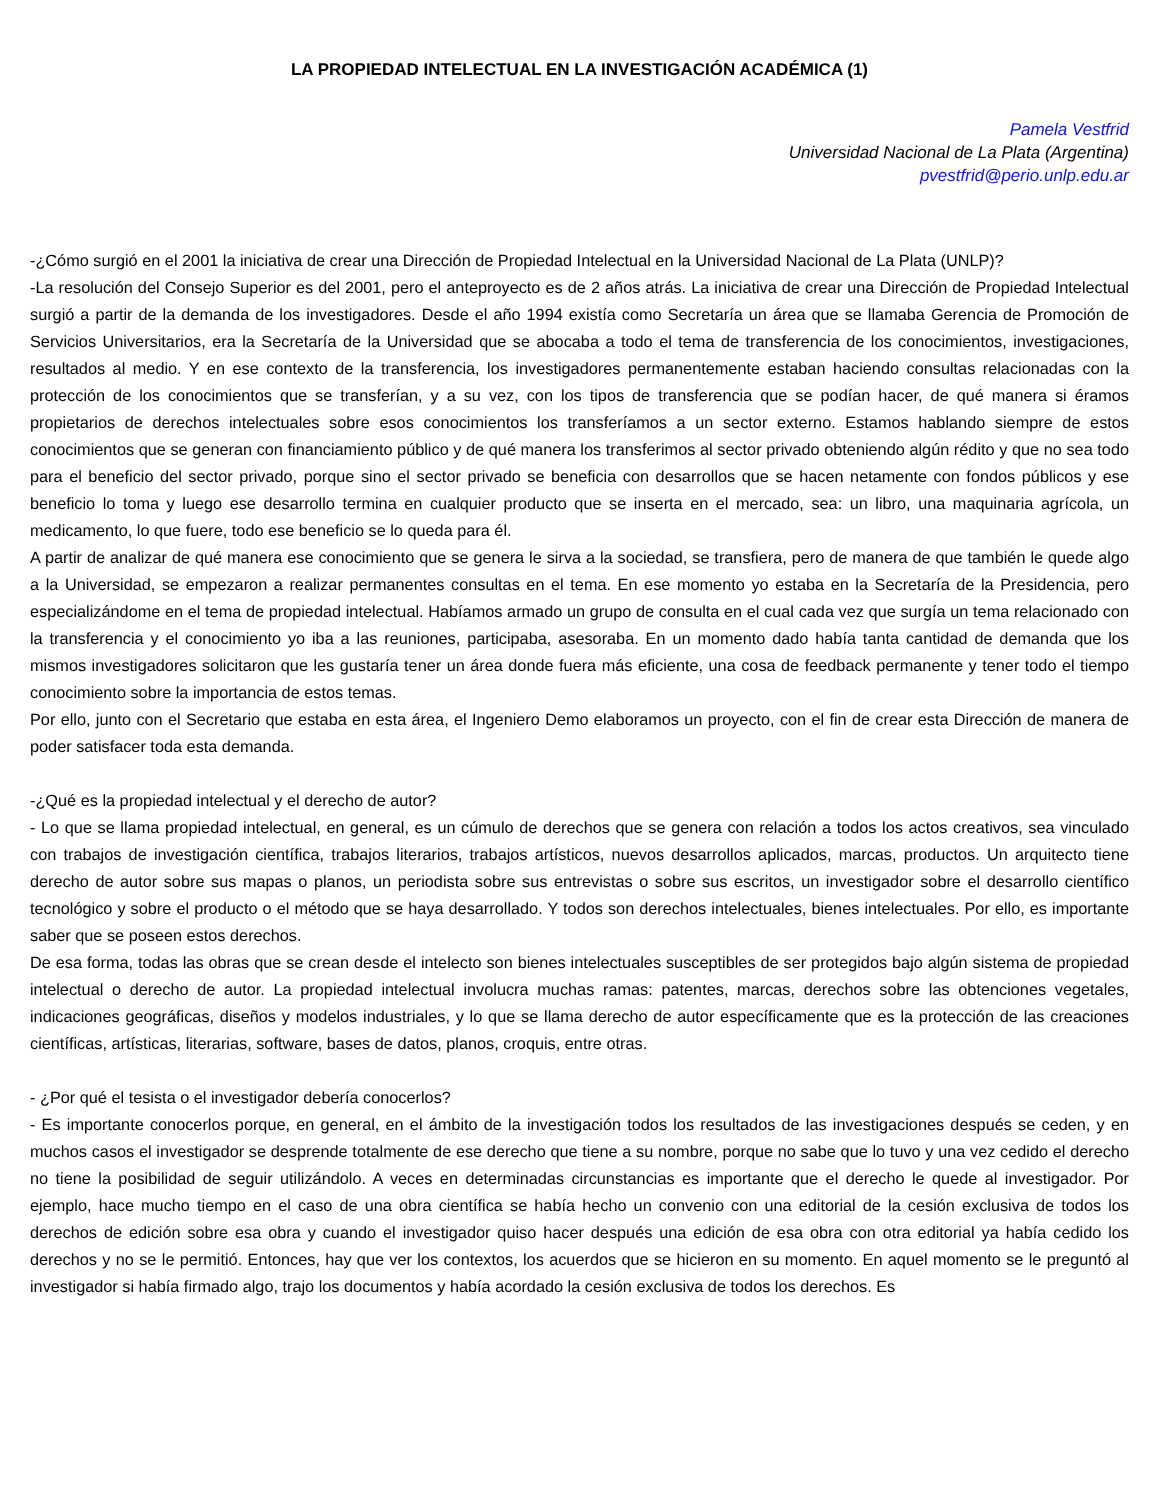LA PROPIEDAD INTELECTUAL EN LA INVESTIGACIÓN ACADÉMICA (1)
Pamela Vestfrid
Universidad Nacional de La Plata (Argentina)
pvestfrid@perio.unlp.edu.ar
-¿Cómo surgió en el 2001 la iniciativa de crear una Dirección de Propiedad Intelectual en la Universidad Nacional de La Plata (UNLP)?
-La resolución del Consejo Superior es del 2001, pero el anteproyecto es de 2 años atrás. La iniciativa de crear una Dirección de Propiedad Intelectual surgió a partir de la demanda de los investigadores. Desde el año 1994 existía como Secretaría un área que se llamaba Gerencia de Promoción de Servicios Universitarios, era la Secretaría de la Universidad que se abocaba a todo el tema de transferencia de los conocimientos, investigaciones, resultados al medio. Y en ese contexto de la transferencia, los investigadores permanentemente estaban haciendo consultas relacionadas con la protección de los conocimientos que se transferían, y a su vez, con los tipos de transferencia que se podían hacer, de qué manera si éramos propietarios de derechos intelectuales sobre esos conocimientos los transferíamos a un sector externo. Estamos hablando siempre de estos conocimientos que se generan con financiamiento público y de qué manera los transferimos al sector privado obteniendo algún rédito y que no sea todo para el beneficio del sector privado, porque sino el sector privado se beneficia con desarrollos que se hacen netamente con fondos públicos y ese beneficio lo toma y luego ese desarrollo termina en cualquier producto que se inserta en el mercado, sea: un libro, una maquinaria agrícola, un medicamento, lo que fuere, todo ese beneficio se lo queda para él.
A partir de analizar de qué manera ese conocimiento que se genera le sirva a la sociedad, se transfiera, pero de manera de que también le quede algo a la Universidad, se empezaron a realizar permanentes consultas en el tema. En ese momento yo estaba en la Secretaría de la Presidencia, pero especializándome en el tema de propiedad intelectual. Habíamos armado un grupo de consulta en el cual cada vez que surgía un tema relacionado con la transferencia y el conocimiento yo iba a las reuniones, participaba, asesoraba. En un momento dado había tanta cantidad de demanda que los mismos investigadores solicitaron que les gustaría tener un área donde fuera más eficiente, una cosa de feedback permanente y tener todo el tiempo conocimiento sobre la importancia de estos temas.
Por ello, junto con el Secretario que estaba en esta área, el Ingeniero Demo elaboramos un proyecto, con el fin de crear esta Dirección de manera de poder satisfacer toda esta demanda.
-¿Qué es la propiedad intelectual y el derecho de autor?
- Lo que se llama propiedad intelectual, en general, es un cúmulo de derechos que se genera con relación a todos los actos creativos, sea vinculado con trabajos de investigación científica, trabajos literarios, trabajos artísticos, nuevos desarrollos aplicados, marcas, productos. Un arquitecto tiene derecho de autor sobre sus mapas o planos, un periodista sobre sus entrevistas o sobre sus escritos, un investigador sobre el desarrollo científico tecnológico y sobre el producto o el método que se haya desarrollado. Y todos son derechos intelectuales, bienes intelectuales. Por ello, es importante saber que se poseen estos derechos.
De esa forma, todas las obras que se crean desde el intelecto son bienes intelectuales susceptibles de ser protegidos bajo algún sistema de propiedad intelectual o derecho de autor. La propiedad intelectual involucra muchas ramas: patentes, marcas, derechos sobre las obtenciones vegetales, indicaciones geográficas, diseños y modelos industriales, y lo que se llama derecho de autor específicamente que es la protección de las creaciones científicas, artísticas, literarias, software, bases de datos, planos, croquis, entre otras.
- ¿Por qué el tesista o el investigador debería conocerlos?
- Es importante conocerlos porque, en general, en el ámbito de la investigación todos los resultados de las investigaciones después se ceden, y en muchos casos el investigador se desprende totalmente de ese derecho que tiene a su nombre, porque no sabe que lo tuvo y una vez cedido el derecho no tiene la posibilidad de seguir utilizándolo. A veces en determinadas circunstancias es importante que el derecho le quede al investigador. Por ejemplo, hace mucho tiempo en el caso de una obra científica se había hecho un convenio con una editorial de la cesión exclusiva de todos los derechos de edición sobre esa obra y cuando el investigador quiso hacer después una edición de esa obra con otra editorial ya había cedido los derechos y no se le permitió. Entonces, hay que ver los contextos, los acuerdos que se hicieron en su momento. En aquel momento se le preguntó al investigador si había firmado algo, trajo los documentos y había acordado la cesión exclusiva de todos los derechos. Es